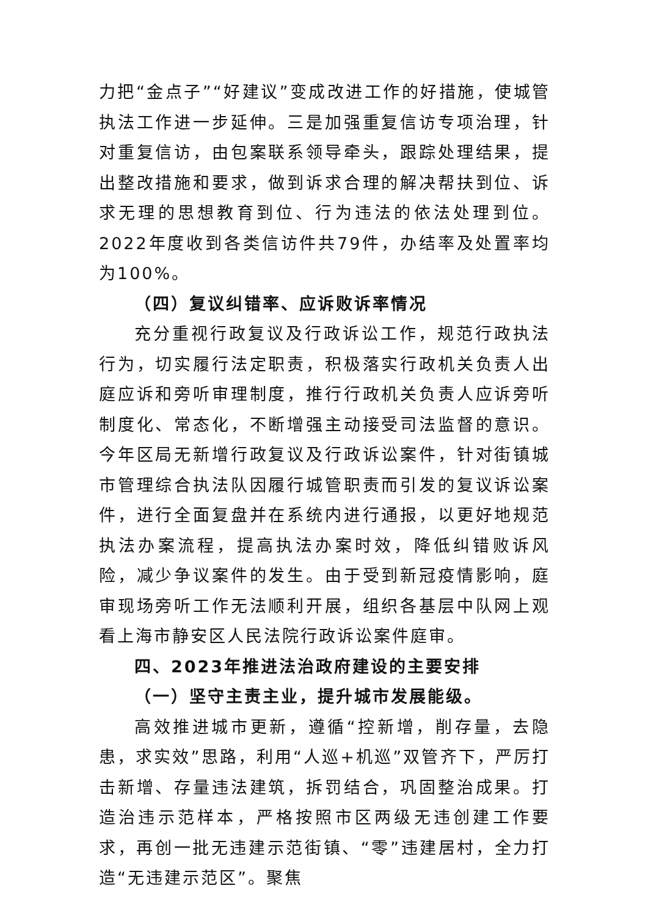力把“金点子”“好建议”变成改进工作的好措施，使城管执法工作进一步延伸。三是加强重复信访专项治理，针对重复信访，由包案联系领导牵头，跟踪处理结果，提出整改措施和要求，做到诉求合理的解决帮扶到位、诉求无理的思想教育到位、行为违法的依法处理到位。2022年度收到各类信访件共79件，办结率及处置率均为100%。
（四）复议纠错率、应诉败诉率情况
充分重视行政复议及行政诉讼工作，规范行政执法行为，切实履行法定职责，积极落实行政机关负责人出庭应诉和旁听审理制度，推行行政机关负责人应诉旁听制度化、常态化，不断增强主动接受司法监督的意识。今年区局无新增行政复议及行政诉讼案件，针对街镇城市管理综合执法队因履行城管职责而引发的复议诉讼案件，进行全面复盘并在系统内进行通报，以更好地规范执法办案流程，提高执法办案时效，降低纠错败诉风险，减少争议案件的发生。由于受到新冠疫情影响，庭审现场旁听工作无法顺利开展，组织各基层中队网上观看上海市静安区人民法院行政诉讼案件庭审。
四、2023年推进法治政府建设的主要安排
（一）坚守主责主业，提升城市发展能级。
高效推进城市更新，遵循“控新增，削存量，去隐患，求实效”思路，利用“人巡+机巡”双管齐下，严厉打击新增、存量违法建筑，拆罚结合，巩固整治成果。打造治违示范样本，严格按照市区两级无违创建工作要求，再创一批无违建示范街镇、“零”违建居村，全力打造“无违建示范区”。聚焦